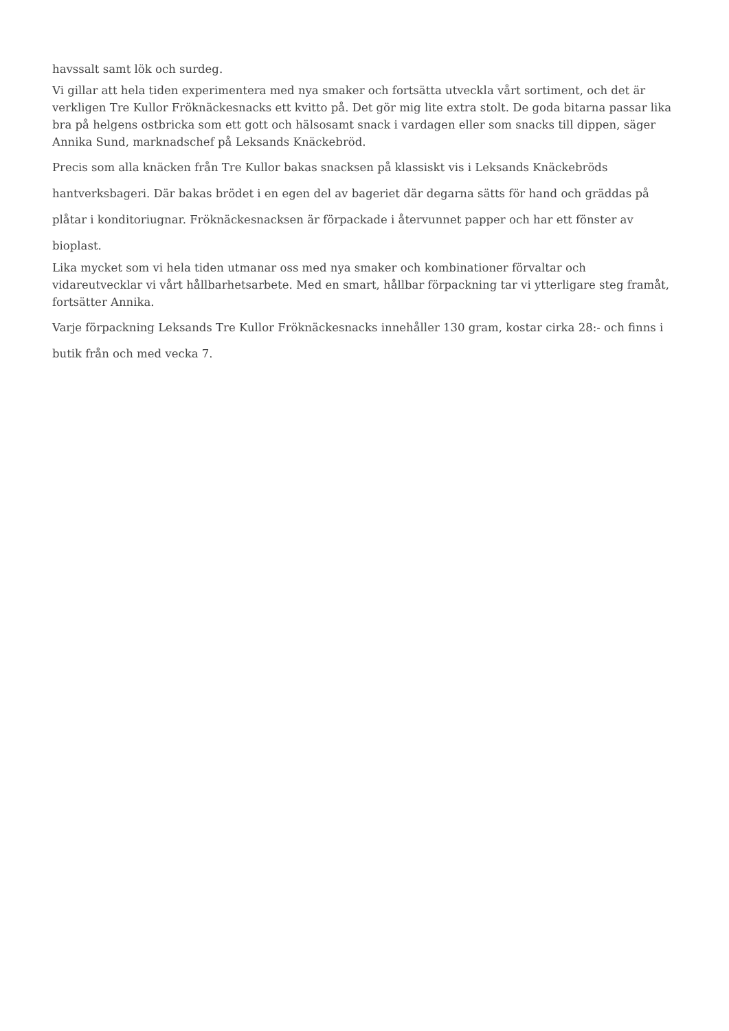havssalt samt lök och surdeg.
Vi gillar att hela tiden experimentera med nya smaker och fortsätta utveckla vårt sortiment, och det är verkligen Tre Kullor Fröknäckesnacks ett kvitto på. Det gör mig lite extra stolt. De goda bitarna passar lika bra på helgens ostbricka som ett gott och hälsosamt snack i vardagen eller som snacks till dippen, säger Annika Sund, marknadschef på Leksands Knäckebröd.
Precis som alla knäcken från Tre Kullor bakas snacksen på klassiskt vis i Leksands Knäckebröds hantverksbageri. Där bakas brödet i en egen del av bageriet där degarna sätts för hand och gräddas på plåtar i konditoriugnar. Fröknäckesnacksen är förpackade i återvunnet papper och har ett fönster av bioplast.
Lika mycket som vi hela tiden utmanar oss med nya smaker och kombinationer förvaltar och vidareutvecklar vi vårt hållbarhetsarbete. Med en smart, hållbar förpackning tar vi ytterligare steg framåt, fortsätter Annika.
Varje förpackning Leksands Tre Kullor Fröknäckesnacks innehåller 130 gram, kostar cirka 28:- och finns i butik från och med vecka 7.